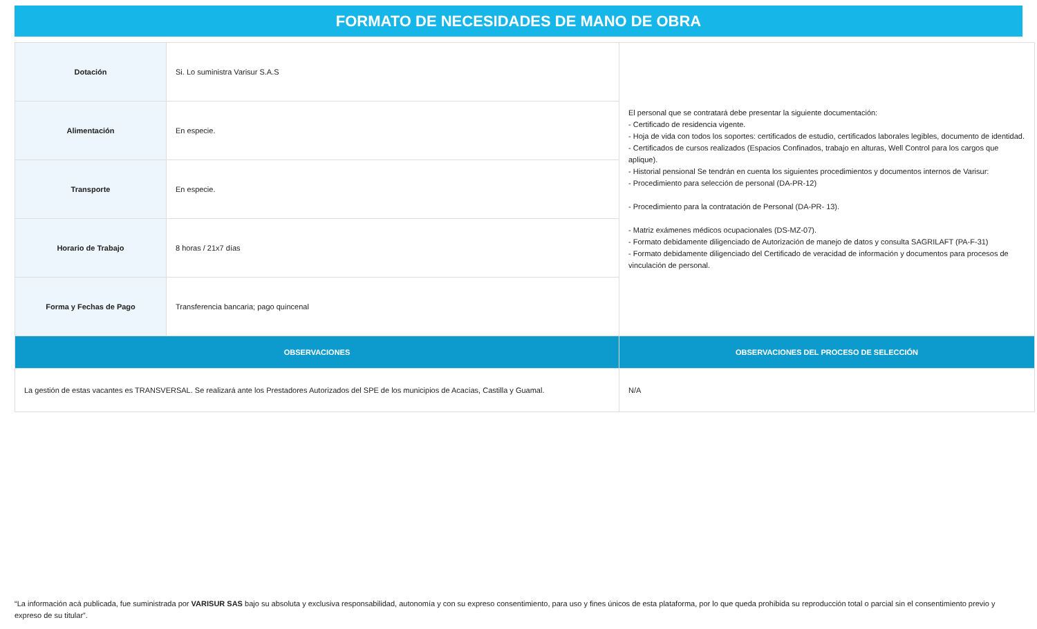FORMATO DE NECESIDADES DE MANO DE OBRA
| Dotación | Si. Lo suministra Varisur S.A.S | El personal que se contratará debe presentar la siguiente documentación: - Certificado de residencia vigente. - Hoja de vida con todos los soportes: certificados de estudio, certificados laborales legibles, documento de identidad. - Certificados de cursos realizados (Espacios Confinados, trabajo en alturas, Well Control para los cargos que aplique). - Historial pensional Se tendrán en cuenta los siguientes procedimientos y documentos internos de Varisur: - Procedimiento para selección de personal (DA-PR-12) - Procedimiento para la contratación de Personal (DA-PR- 13). - Matriz exámenes médicos ocupacionales (DS-MZ-07). - Formato debidamente diligenciado de Autorización de manejo de datos y consulta SAGRILAFT (PA-F-31) - Formato debidamente diligenciado del Certificado de veracidad de información y documentos para procesos de vinculación de personal. |
| Alimentación | En especie. | |
| Transporte | En especie. | |
| Horario de Trabajo | 8 horas / 21x7 días | |
| Forma y Fechas de Pago | Transferencia bancaria; pago quincenal | |
| OBSERVACIONES | | OBSERVACIONES DEL PROCESO DE SELECCIÓN |
| La gestión de estas vacantes es TRANSVERSAL. Se realizará ante los Prestadores Autorizados del SPE de los municipios de Acacías, Castilla y Guamal. | | N/A |
“La información acá publicada, fue suministrada por VARISUR SAS bajo su absoluta y exclusiva responsabilidad, autonomía y con su expreso consentimiento, para uso y fines únicos de esta plataforma, por lo que queda prohibida su reproducción total o parcial sin el consentimiento previo y expreso de su titular”.